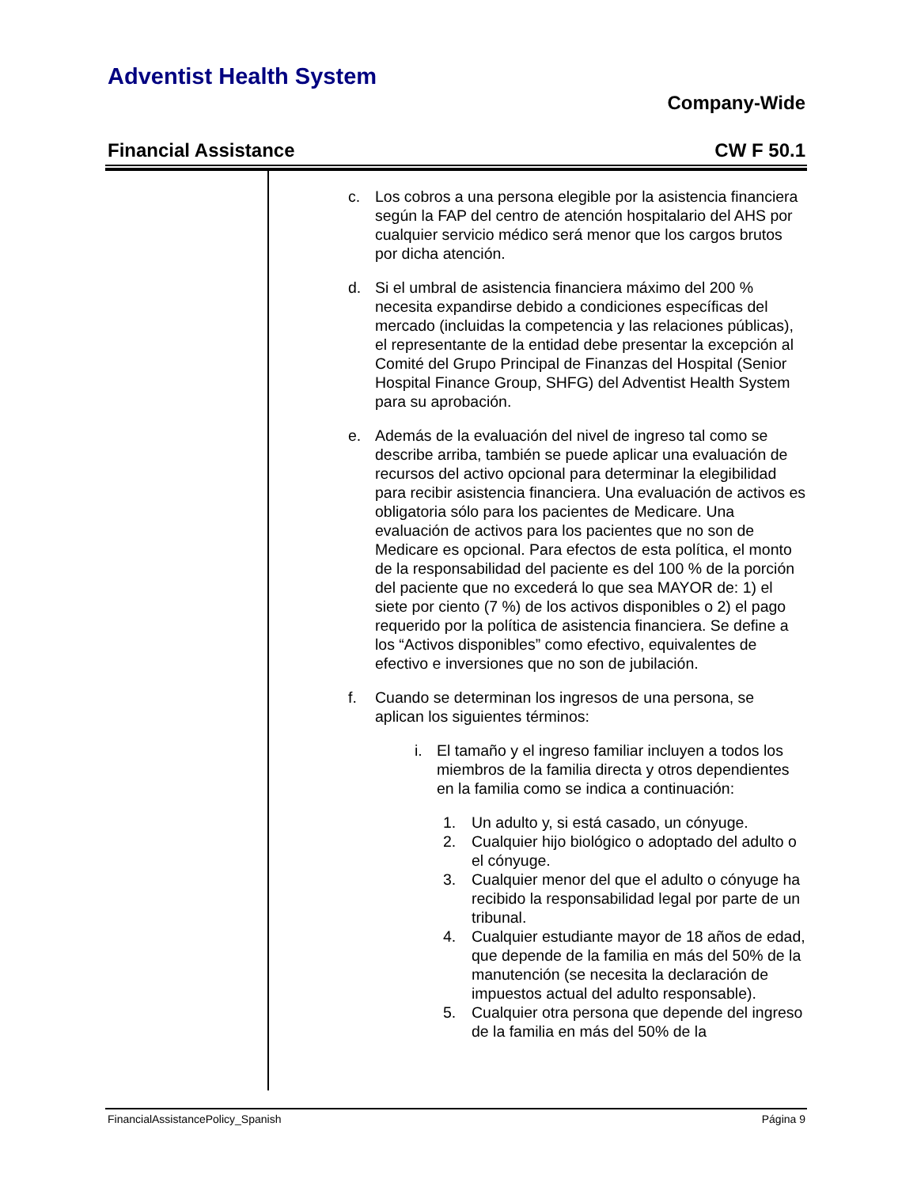Adventist Health System
Company-Wide
Financial Assistance CW F 50.1
c. Los cobros a una persona elegible por la asistencia financiera según la FAP del centro de atención hospitalario del AHS por cualquier servicio médico será menor que los cargos brutos por dicha atención.
d. Si el umbral de asistencia financiera máximo del 200 % necesita expandirse debido a condiciones específicas del mercado (incluidas la competencia y las relaciones públicas), el representante de la entidad debe presentar la excepción al Comité del Grupo Principal de Finanzas del Hospital (Senior Hospital Finance Group, SHFG) del Adventist Health System para su aprobación.
e. Además de la evaluación del nivel de ingreso tal como se describe arriba, también se puede aplicar una evaluación de recursos del activo opcional para determinar la elegibilidad para recibir asistencia financiera. Una evaluación de activos es obligatoria sólo para los pacientes de Medicare. Una evaluación de activos para los pacientes que no son de Medicare es opcional. Para efectos de esta política, el monto de la responsabilidad del paciente es del 100 % de la porción del paciente que no excederá lo que sea MAYOR de: 1) el siete por ciento (7 %) de los activos disponibles o 2) el pago requerido por la política de asistencia financiera. Se define a los “Activos disponibles” como efectivo, equivalentes de efectivo e inversiones que no son de jubilación.
f. Cuando se determinan los ingresos de una persona, se aplican los siguientes términos:
i. El tamaño y el ingreso familiar incluyen a todos los miembros de la familia directa y otros dependientes en la familia como se indica a continuación:
1. Un adulto y, si está casado, un cónyuge.
2. Cualquier hijo biológico o adoptado del adulto o el cónyuge.
3. Cualquier menor del que el adulto o cónyuge ha recibido la responsabilidad legal por parte de un tribunal.
4. Cualquier estudiante mayor de 18 años de edad, que depende de la familia en más del 50% de la manutención (se necesita la declaración de impuestos actual del adulto responsable).
5. Cualquier otra persona que depende del ingreso de la familia en más del 50% de la
FinancialAssistancePolicy_Spanish Página 9